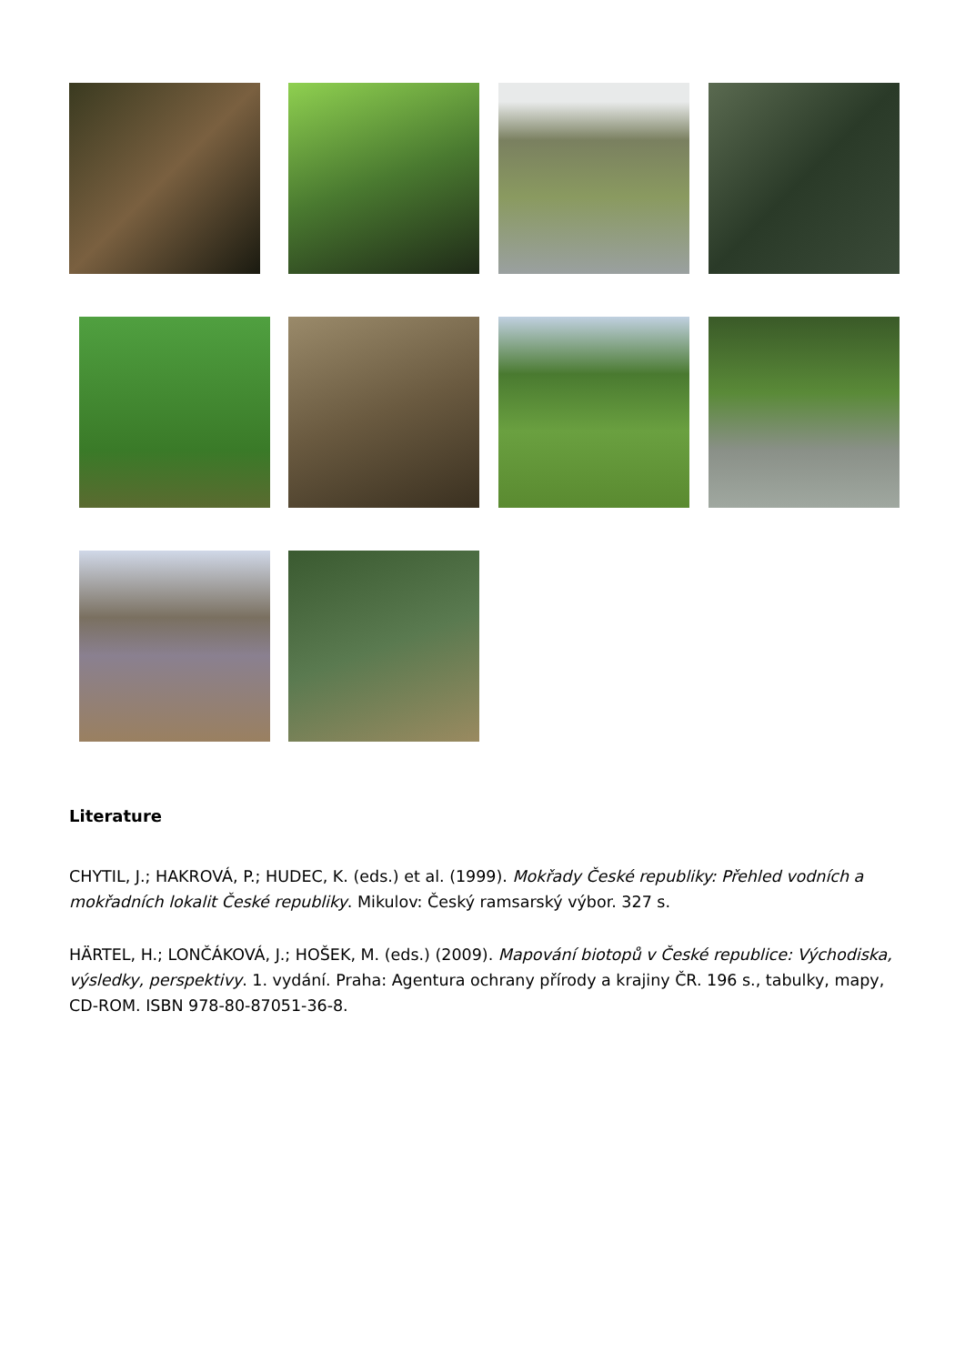Literature
CHYTIL, J.; HAKROVÁ, P.; HUDEC, K. (eds.) et al. (1999). Mokřady České republiky: Přehled vodních a mokřadních lokalit České republiky. Mikulov: Český ramsarský výbor. 327 s.
HÄRTEL, H.; LONČÁKOVÁ, J.; HOŠEK, M. (eds.) (2009). Mapování biotopů v České republice: Východiska, výsledky, perspektivy. 1. vydání. Praha: Agentura ochrany přírody a krajiny ČR. 196 s., tabulky, mapy, CD-ROM. ISBN 978-80-87051-36-8.